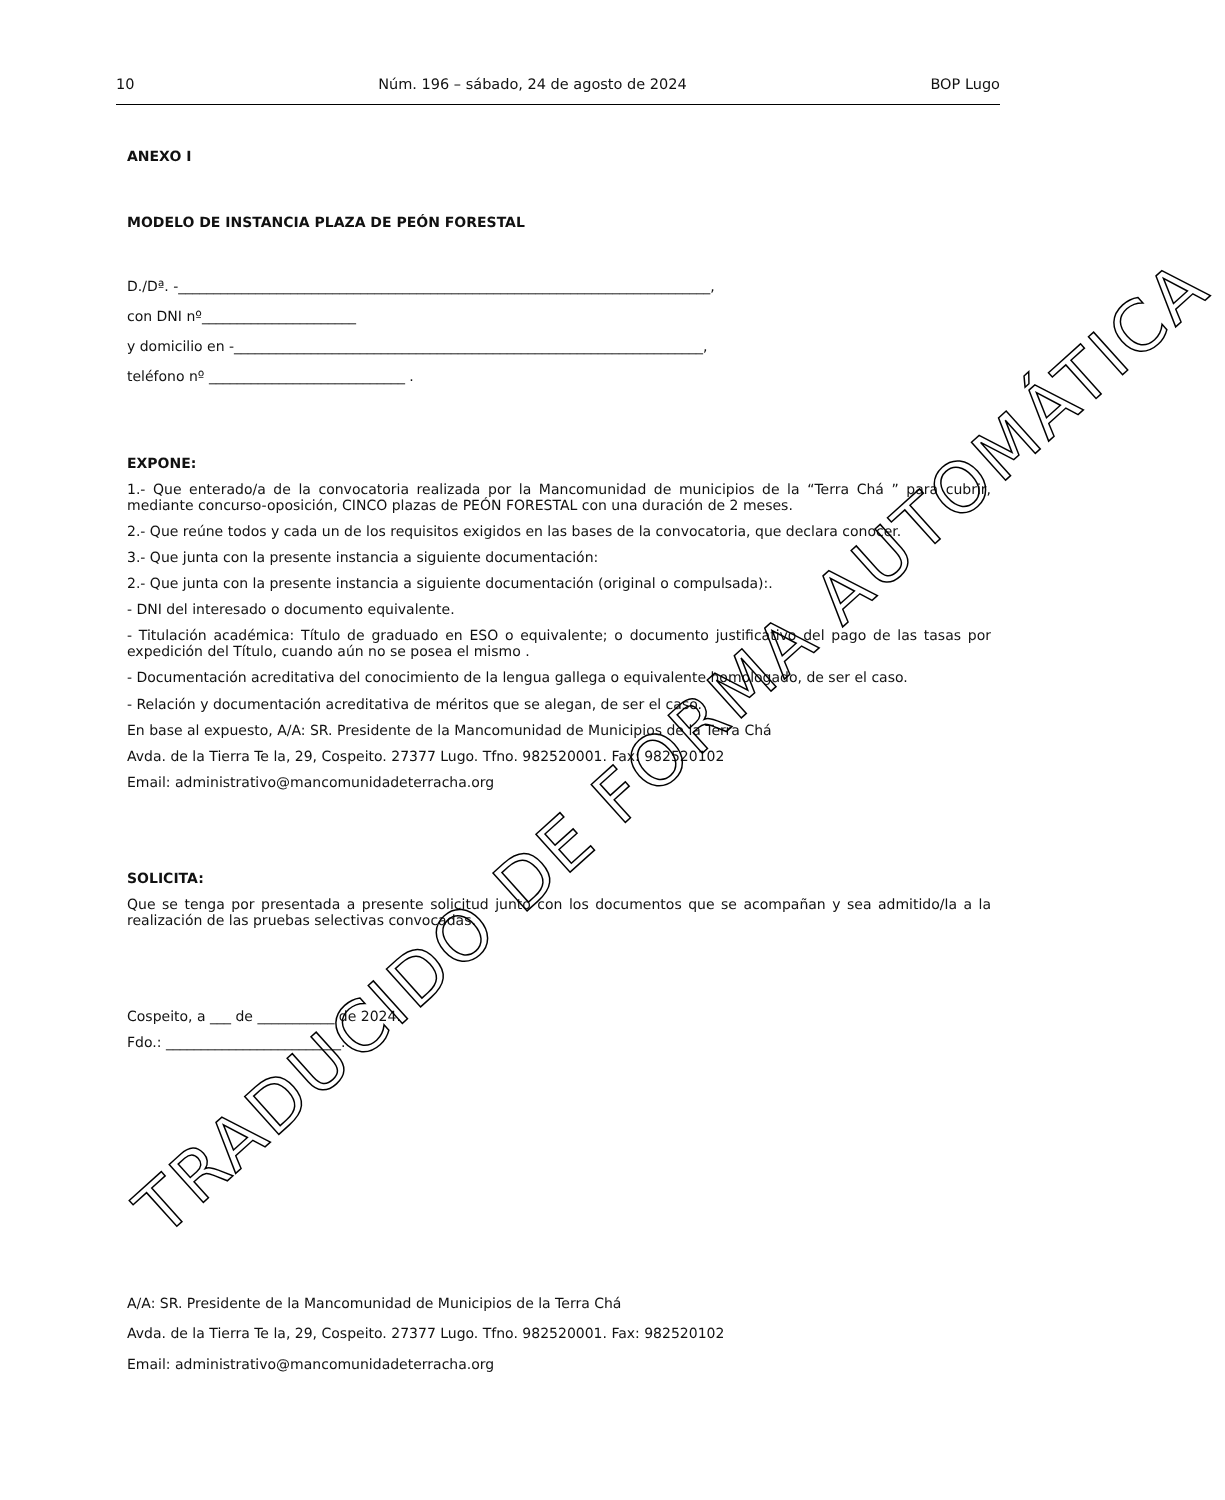10 Núm. 196 – sábado, 24 de agosto de 2024 BOP Lugo
ANEXO I
MODELO DE INSTANCIA PLAZA DE PEÓN FORESTAL
D./Dª. -____________________________________________________________________________,
con DNI nº______________________
y domicilio en -___________________________________________________________________,
teléfono nº ____________________________ .
EXPONE:
1.- Que enterado/a de la convocatoria realizada por la Mancomunidad de municipios de la “Terra Chá ” para cubrir, mediante concurso-oposición, CINCO plazas de PEÓN FORESTAL con una duración de 2 meses.
2.- Que reúne todos y cada un de los requisitos exigidos en las bases de la convocatoria, que declara conocer.
3.- Que junta con la presente instancia a siguiente documentación:
2.- Que junta con la presente instancia a siguiente documentación (original o compulsada):.
- DNI del interesado o documento equivalente.
- Titulación académica: Título de graduado en ESO o equivalente; o documento justificativo del pago de las tasas por expedición del Título, cuando aún no se posea el mismo .
- Documentación acreditativa del conocimiento de la lengua gallega o equivalente homologado, de ser el caso.
- Relación y documentación acreditativa de méritos que se alegan, de ser el caso.
En base al expuesto, A/A: SR. Presidente de la Mancomunidad de Municipios de la Terra Chá
Avda. de la Tierra Te la, 29, Cospeito. 27377 Lugo. Tfno. 982520001. Fax: 982520102
Email: administrativo@mancomunidadeterracha.org
SOLICITA:
Que se tenga por presentada a presente solicitud junto con los documentos que se acompañan y sea admitido/la a la realización de las pruebas selectivas convocadas.
Cospeito, a ___ de ___________ de 2024.
Fdo.: _________________________.
A/A: SR. Presidente de la Mancomunidad de Municipios de la Terra Chá
Avda. de la Tierra Te la, 29, Cospeito. 27377 Lugo. Tfno. 982520001. Fax: 982520102
Email: administrativo@mancomunidadeterracha.org
TRADUCIDO DE FORMA AUTOMÁTICA